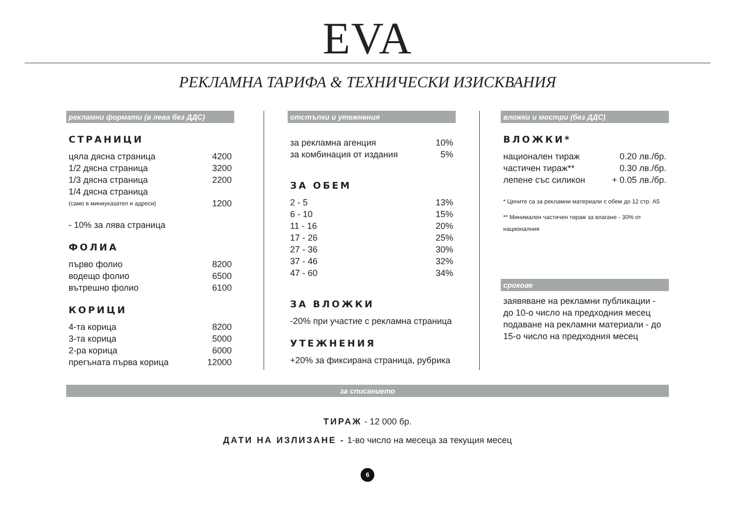EVA
РЕКЛАМНА ТАРИФА & ТЕХНИЧЕСКИ ИЗИСКВАНИЯ
рекламни формати (в лева без ДДС)
СТРАНИЦИ
| цяла дясна страница | 4200 |
| 1/2 дясна страница | 3200 |
| 1/3 дясна страница | 2200 |
| 1/4 дясна страница (само в миниуказател и адреси) | 1200 |
- 10% за лява страница
ФОЛИА
| първо фолио | 8200 |
| водещо фолио | 6500 |
| вътрешно фолио | 6100 |
КОРИЦИ
| 4-та корица | 8200 |
| 3-та корица | 5000 |
| 2-ра корица | 6000 |
| прегъната първа корица | 12000 |
отстъпки и утежнения
| за рекламна агенция | 10% |
| за комбинация от издания | 5% |
ЗА ОБЕМ
| 2 - 5 | 13% |
| 6 - 10 | 15% |
| 11 - 16 | 20% |
| 17 - 26 | 25% |
| 27 - 36 | 30% |
| 37 - 46 | 32% |
| 47 - 60 | 34% |
ЗА ВЛОЖКИ
-20% при участие с рекламна страница
УТЕЖНЕНИЯ
+20% за фиксирана страница, рубрика
вложки и мостри (без ДДС)
ВЛОЖКИ*
| национален тираж | 0.20 лв./бр. |
| частичен тираж** | 0.30 лв./бр. |
| лепене със силикон | + 0.05 лв./бр. |
* Цените са за рекламни материали с обем до 12 стр. А5
** Минимален частичен тираж за влагане - 30% от националния
срокове
заявяване на рекламни публикации - до 10-о число на предходния месец подаване на рекламни материали - до 15-о число на предходния месец
за списанието
ТИРАЖ - 12 000 бр.
ДАТИ НА ИЗЛИЗАНЕ - 1-во число на месеца за текущия месец
6